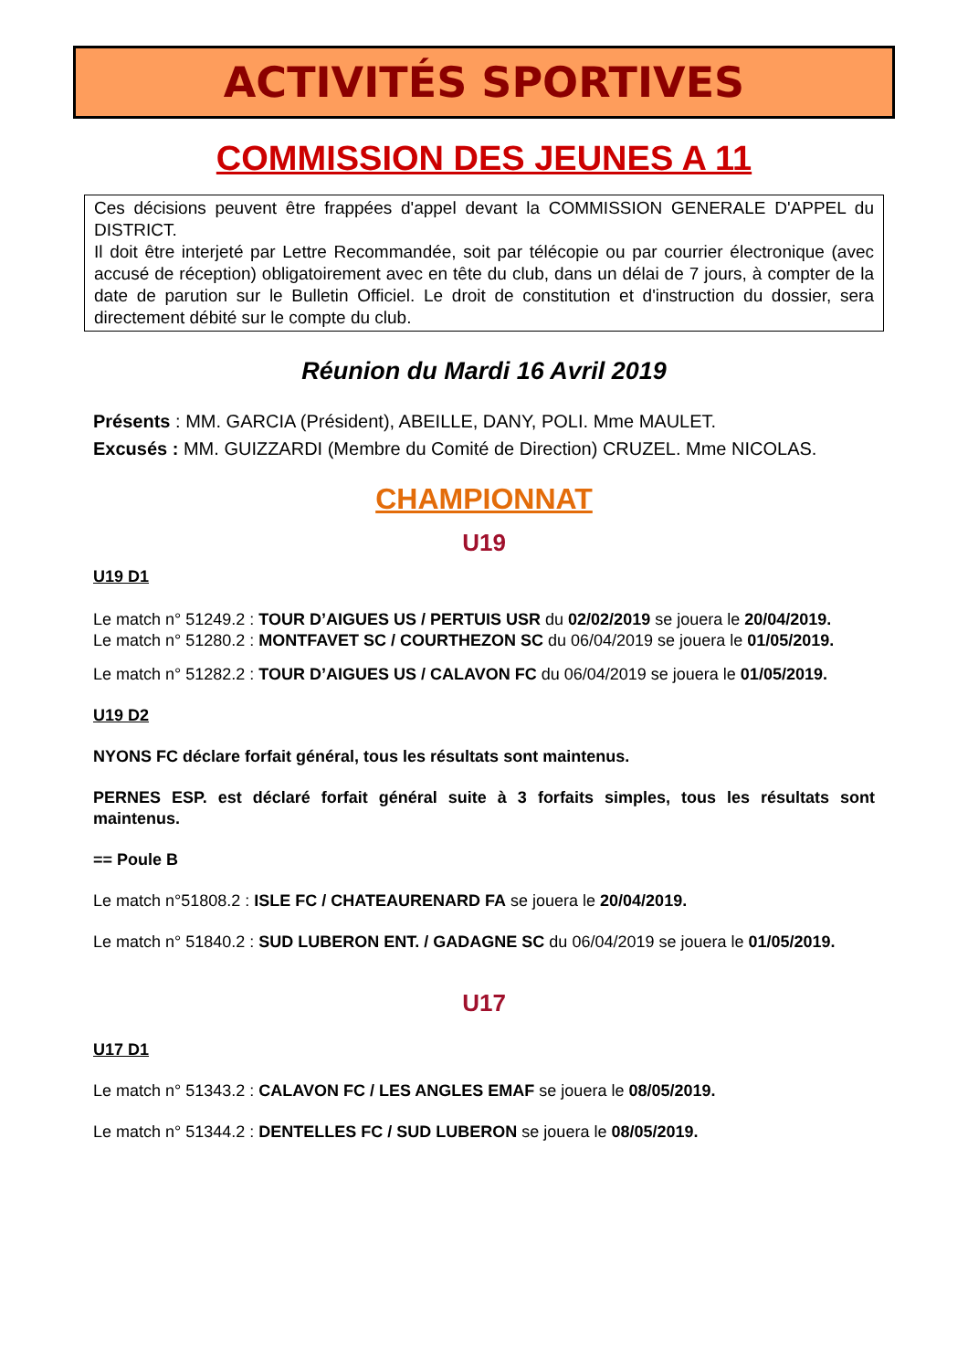ACTIVITÉS SPORTIVES
COMMISSION DES JEUNES A 11
Ces décisions peuvent être frappées d'appel devant la COMMISSION GENERALE D'APPEL du DISTRICT.
Il doit être interjeté par Lettre Recommandée, soit par télécopie ou par courrier électronique (avec accusé de réception) obligatoirement avec en tête du club, dans un délai de 7 jours, à compter de la date de parution sur le Bulletin Officiel. Le droit de constitution et d'instruction du dossier, sera directement débité sur le compte du club.
Réunion du Mardi 16 Avril 2019
Présents : MM. GARCIA (Président), ABEILLE, DANY, POLI. Mme MAULET.
Excusés : MM. GUIZZARDI (Membre du Comité de Direction) CRUZEL. Mme NICOLAS.
CHAMPIONNAT
U19
U19 D1
Le match n° 51249.2 : TOUR D’AIGUES US / PERTUIS USR du 02/02/2019 se jouera le 20/04/2019.
Le match n° 51280.2 : MONTFAVET SC / COURTHEZON SC du 06/04/2019 se jouera le 01/05/2019.
Le match n° 51282.2 : TOUR D’AIGUES US / CALAVON FC du 06/04/2019 se jouera le 01/05/2019.
U19 D2
NYONS FC déclare forfait général, tous les résultats sont maintenus.
PERNES ESP. est déclaré forfait général suite à 3 forfaits simples, tous les résultats sont maintenus.
== Poule B
Le match n°51808.2 : ISLE FC / CHATEAURENARD FA se jouera le 20/04/2019.
Le match n° 51840.2 : SUD LUBERON ENT. / GADAGNE SC du 06/04/2019 se jouera le 01/05/2019.
U17
U17 D1
Le match n° 51343.2 : CALAVON FC / LES ANGLES EMAF se jouera le 08/05/2019.
Le match n° 51344.2 : DENTELLES FC / SUD LUBERON se jouera le 08/05/2019.